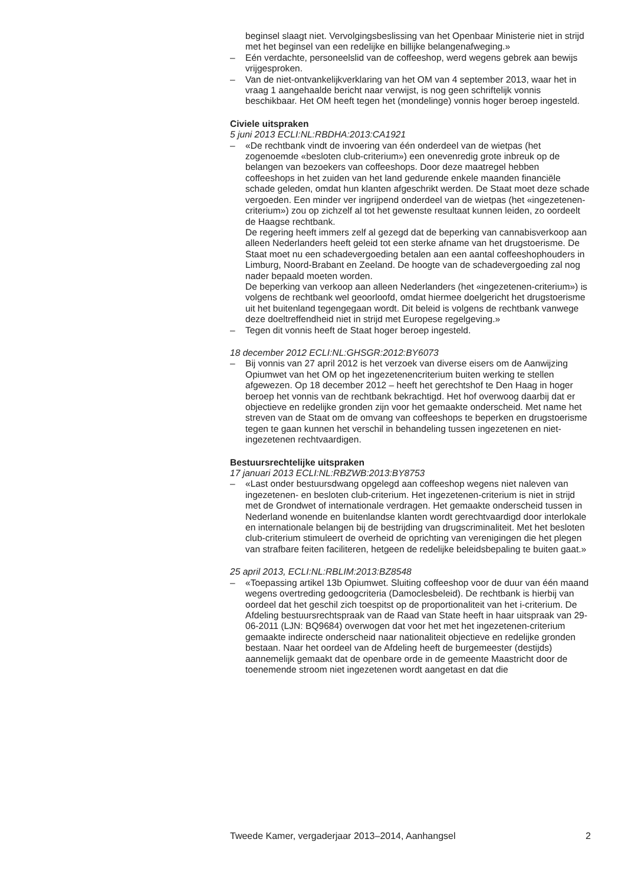beginsel slaagt niet. Vervolgingsbeslissing van het Openbaar Ministerie niet in strijd met het beginsel van een redelijke en billijke belangenafweging.»
– Eén verdachte, personeelslid van de coffeeshop, werd wegens gebrek aan bewijs vrijgesproken.
– Van de niet-ontvankelijkverklaring van het OM van 4 september 2013, waar het in vraag 1 aangehaalde bericht naar verwijst, is nog geen schriftelijk vonnis beschikbaar. Het OM heeft tegen het (mondelinge) vonnis hoger beroep ingesteld.
Civiele uitspraken
5 juni 2013 ECLI:NL:RBDHA:2013:CA1921
– «De rechtbank vindt de invoering van één onderdeel van de wietpas (het zogenoemde «besloten club-criterium») een onevenredig grote inbreuk op de belangen van bezoekers van coffeeshops. Door deze maatregel hebben coffeeshops in het zuiden van het land gedurende enkele maanden financiële schade geleden, omdat hun klanten afgeschrikt werden. De Staat moet deze schade vergoeden. Een minder ver ingrijpend onderdeel van de wietpas (het «ingezetenen-criterium») zou op zichzelf al tot het gewenste resultaat kunnen leiden, zo oordeelt de Haagse rechtbank.
De regering heeft immers zelf al gezegd dat de beperking van cannabisverkoop aan alleen Nederlanders heeft geleid tot een sterke afname van het drugstoerisme. De Staat moet nu een schadevergoeding betalen aan een aantal coffeeshophouders in Limburg, Noord-Brabant en Zeeland. De hoogte van de schadevergoeding zal nog nader bepaald moeten worden.
De beperking van verkoop aan alleen Nederlanders (het «ingezetenen-criterium») is volgens de rechtbank wel geoorloofd, omdat hiermee doelgericht het drugstoerisme uit het buitenland tegengegaan wordt. Dit beleid is volgens de rechtbank vanwege deze doeltreffendheid niet in strijd met Europese regelgeving.»
– Tegen dit vonnis heeft de Staat hoger beroep ingesteld.
18 december 2012 ECLI:NL:GHSGR:2012:BY6073
– Bij vonnis van 27 april 2012 is het verzoek van diverse eisers om de Aanwijzing Opiumwet van het OM op het ingezetenencriterium buiten werking te stellen afgewezen. Op 18 december 2012 – heeft het gerechtshof te Den Haag in hoger beroep het vonnis van de rechtbank bekrachtigd. Het hof overwoog daarbij dat er objectieve en redelijke gronden zijn voor het gemaakte onderscheid. Met name het streven van de Staat om de omvang van coffeeshops te beperken en drugstoerisme tegen te gaan kunnen het verschil in behandeling tussen ingezetenen en niet-ingezetenen rechtvaardigen.
Bestuursrechtelijke uitspraken
17 januari 2013 ECLI:NL:RBZWB:2013:BY8753
– «Last onder bestuursdwang opgelegd aan coffeeshop wegens niet naleven van ingezetenen- en besloten club-criterium. Het ingezetenen-criterium is niet in strijd met de Grondwet of internationale verdragen. Het gemaakte onderscheid tussen in Nederland wonende en buitenlandse klanten wordt gerechtvaardigd door interlokale en internationale belangen bij de bestrijding van drugscriminaliteit. Met het besloten club-criterium stimuleert de overheid de oprichting van verenigingen die het plegen van strafbare feiten faciliteren, hetgeen de redelijke beleidsbepaling te buiten gaat.»
25 april 2013, ECLI:NL:RBLIM:2013:BZ8548
– «Toepassing artikel 13b Opiumwet. Sluiting coffeeshop voor de duur van één maand wegens overtreding gedoogcriteria (Damoclesbeleid). De rechtbank is hierbij van oordeel dat het geschil zich toespitst op de proportionaliteit van het i-criterium. De Afdeling bestuursrechtspraak van de Raad van State heeft in haar uitspraak van 29-06-2011 (LJN: BQ9684) overwogen dat voor het met het ingezetenen-criterium gemaakte indirecte onderscheid naar nationaliteit objectieve en redelijke gronden bestaan. Naar het oordeel van de Afdeling heeft de burgemeester (destijds) aannemelijk gemaakt dat de openbare orde in de gemeente Maastricht door de toenemende stroom niet ingezetenen wordt aangetast en dat die
Tweede Kamer, vergaderjaar 2013–2014, Aanhangsel 2